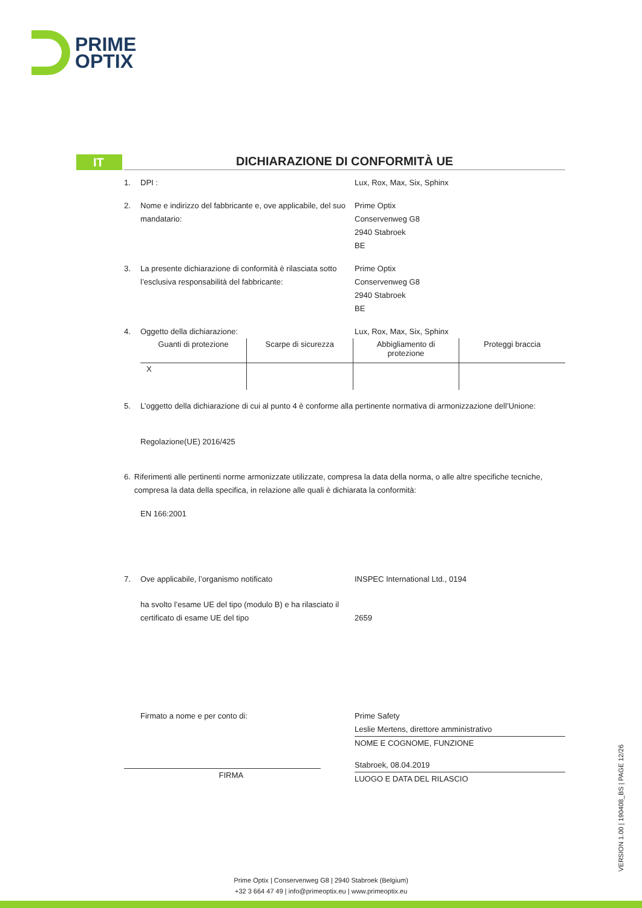PRIME
OPTIX
IT
DICHIARAZIONE DI CONFORMITÀ UE
1. DPI : Lux, Rox, Max, Six, Sphinx
2. Nome e indirizzo del fabbricante e, ove applicabile, del suo mandatario:
Prime Optix
Conservenweg G8
2940 Stabroek
BE
3. La presente dichiarazione di conformità è rilasciata sotto l’esclusiva responsabilità del fabbricante:
Prime Optix
Conservenweg G8
2940 Stabroek
BE
4. Oggetto della dichiarazione: Lux, Rox, Max, Six, Sphinx
| Guanti di protezione | Scarpe di sicurezza | Abbigliamento di protezione | Proteggi braccia |
| X | | | |
5. L’oggetto della dichiarazione di cui al punto 4 è conforme alla pertinente normativa di armonizzazione dell’Unione:
Regolazione(UE) 2016/425
6. Riferimenti alle pertinenti norme armonizzate utilizzate, compresa la data della norma, o alle altre specifiche tecniche, compresa la data della specifica, in relazione alle quali è dichiarata la conformità:
EN 166:2001
7. Ove applicabile, l’organismo notificato INSPEC International Ltd., 0194
ha svolto l’esame UE del tipo (modulo B) e ha rilasciato il certificato di esame UE del tipo
2659
Firmato a nome e per conto di:
FIRMA
Prime Safety
Leslie Mertens, direttore amministrativo
NOME E COGNOME, FUNZIONE
Stabroek, 08.04.2019
LUOGO E DATA DEL RILASCIO
VERSION 1.00 | 190408_BS | PAGE 12/26
Prime Optix | Conservenweg G8 | 2940 Stabroek (Belgium)
+32 3 664 47 49 | info@primeoptix.eu | www.primeoptix.eu